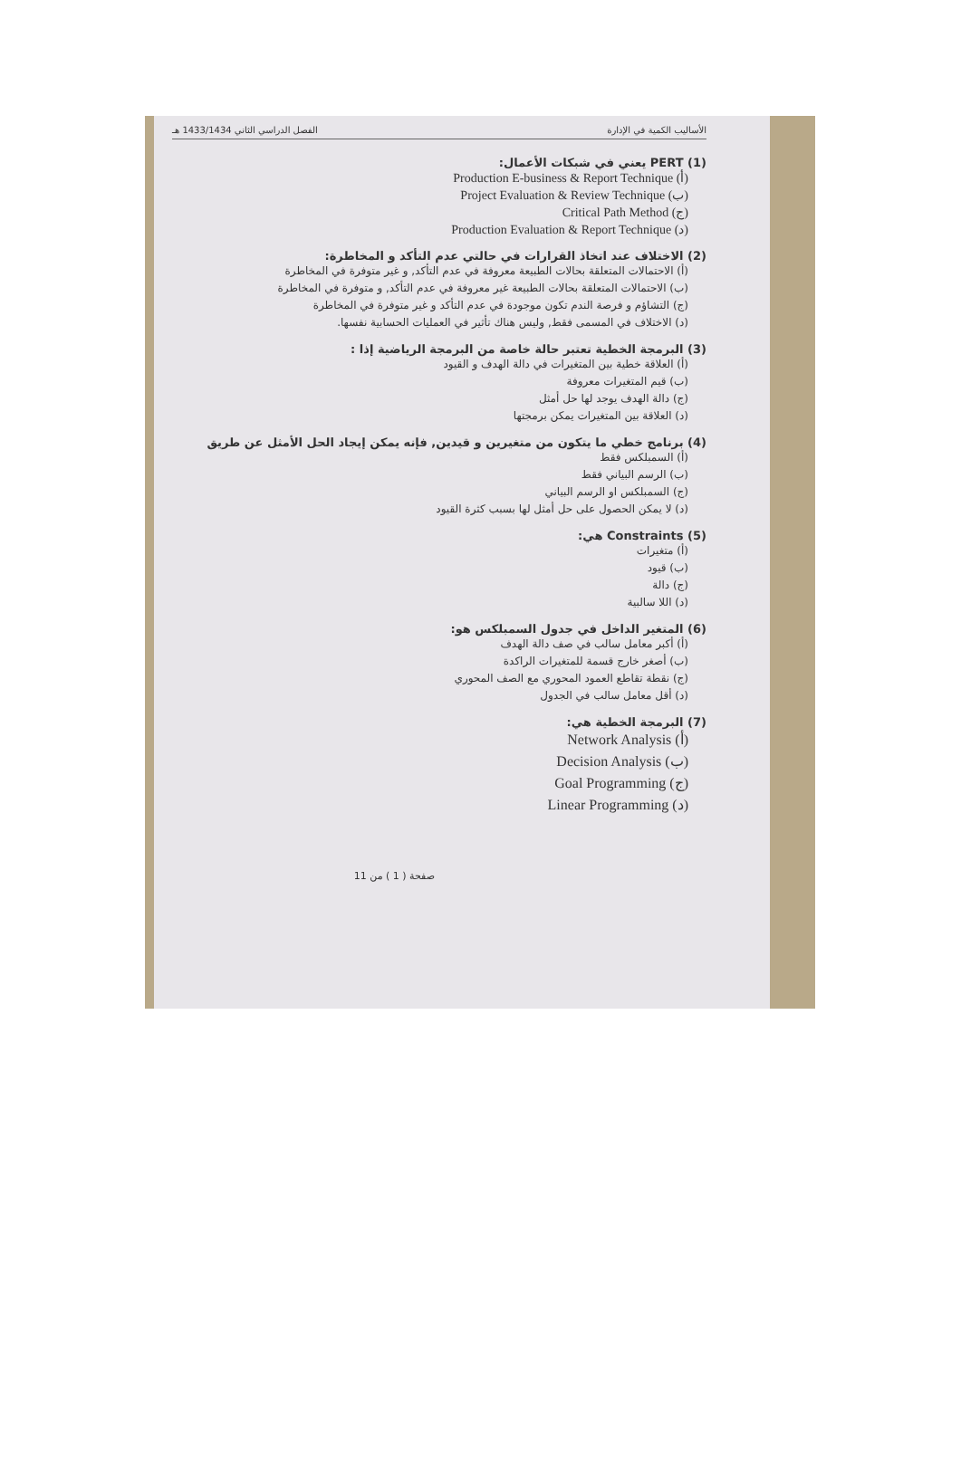الأساليب الكمية في الإدارة الفصل الدراسي الثاني 1433/1434 هـ
(1) PERT يعني في شبكات الأعمال:
(أ) Production E-business & Report Technique
(ب) Project Evaluation & Review Technique
(ج) Critical Path Method
(د) Production Evaluation & Report Technique
(2) الاختلاف عند اتخاذ القرارات في حالتي عدم التأكد و المخاطرة:
(أ) الاحتمالات المتعلقة بحالات الطبيعة معروفة في عدم التأكد, و غير متوفرة في المخاطرة
(ب) الاحتمالات المتعلقة بحالات الطبيعة غير معروفة في عدم التأكد, و متوفرة في المخاطرة
(ج) التشاؤم و فرصة الندم تكون موجودة في عدم التأكد و غير متوفرة في المخاطرة
(د) الاختلاف في المسمى فقط, وليس هناك تأثير في العمليات الحسابية نفسها.
(3) البرمجة الخطية تعتبر حالة خاصة من البرمجة الرياضية إذا :
(أ) العلاقة خطية بين المتغيرات في دالة الهدف و القيود
(ب) قيم المتغيرات معروفة
(ج) دالة الهدف يوجد لها حل أمثل
(د) العلاقة بين المتغيرات يمكن برمجتها
(4) برنامج خطي ما يتكون من متغيرين و قيدين, فإنه يمكن إيجاد الحل الأمثل عن طريق
(أ) السمبلكس فقط
(ب) الرسم البياني فقط
(ج) السمبلكس او الرسم البياني
(د) لا يمكن الحصول على حل أمثل لها بسبب كثرة القيود
(5) Constraints هي:
(أ) متغيرات
(ب) قيود
(ج) دالة
(د) اللا سالبية
(6) المتغير الداخل في جدول السمبلكس هو:
(أ) أكبر معامل سالب في صف دالة الهدف
(ب) أصغر خارج قسمة للمتغيرات الراكدة
(ج) نقطة تقاطع العمود المحوري مع الصف المحوري
(د) أقل معامل سالب في الجدول
(7) البرمجة الخطية هي:
(أ) Network Analysis
(ب) Decision Analysis
(ج) Goal Programming
(د) Linear Programming
صفحة ( 1 ) من 11